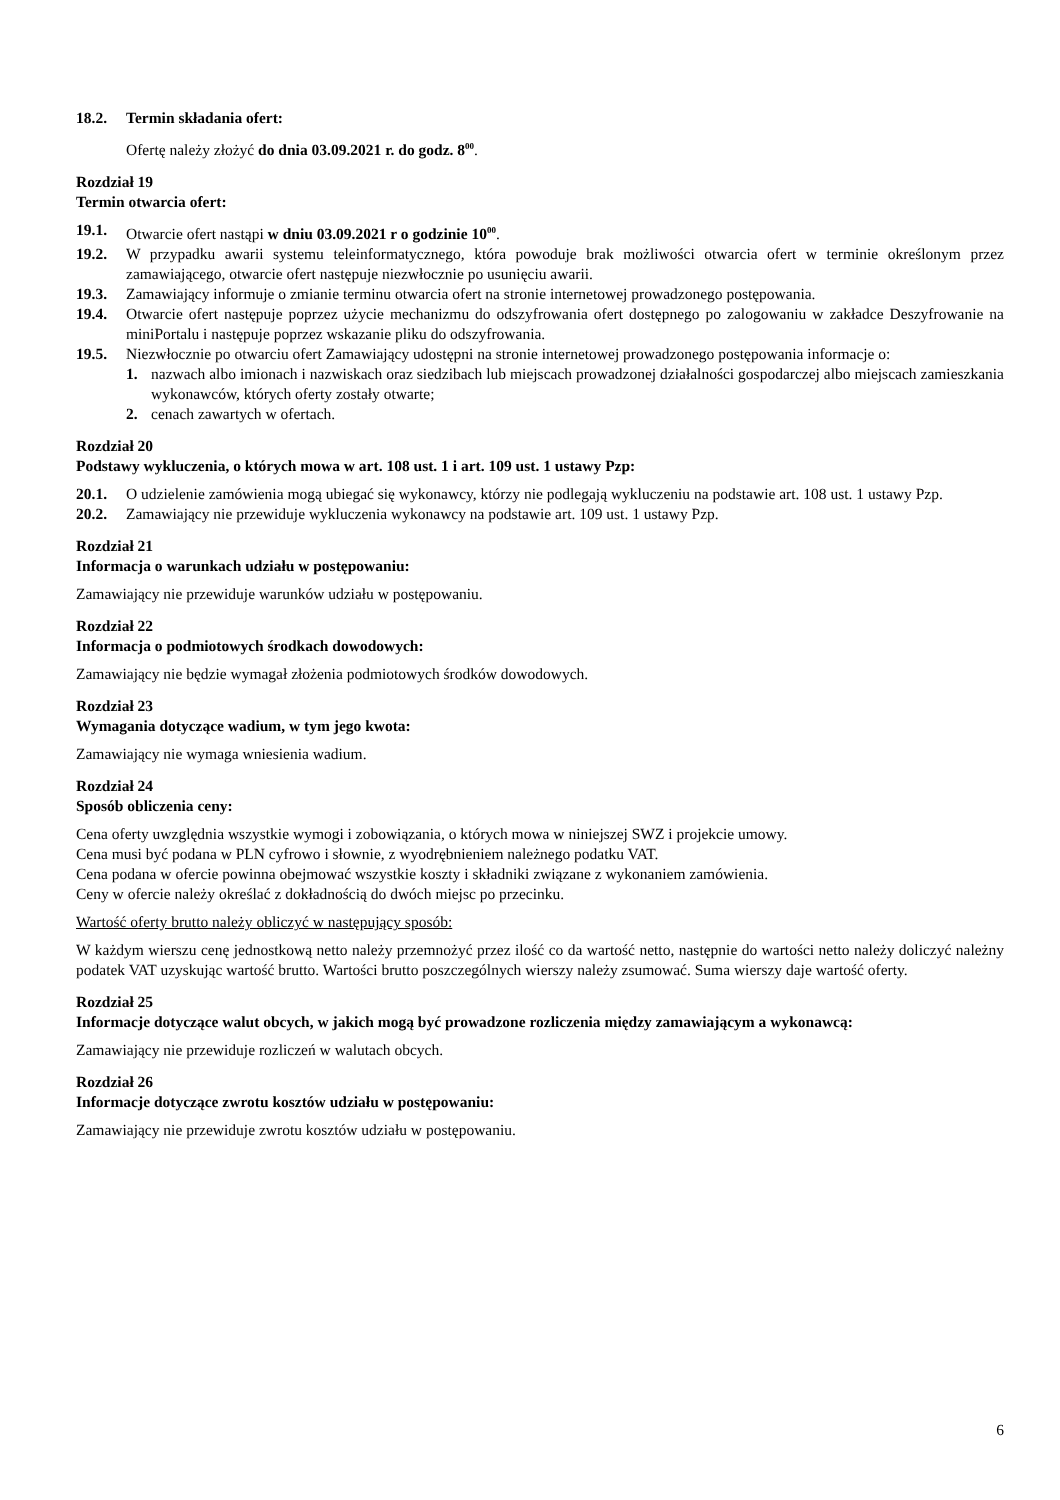18.2. Termin składania ofert:
Ofertę należy złożyć do dnia 03.09.2021 r. do godz. 8<sup>00</sup>.
Rozdział 19
Termin otwarcia ofert:
19.1. Otwarcie ofert nastąpi w dniu 03.09.2021 r o godzinie 10<sup>00</sup>.
19.2. W przypadku awarii systemu teleinformatycznego, która powoduje brak możliwości otwarcia ofert w terminie określonym przez zamawiającego, otwarcie ofert następuje niezwłocznie po usunięciu awarii.
19.3. Zamawiający informuje o zmianie terminu otwarcia ofert na stronie internetowej prowadzonego postępowania.
19.4. Otwarcie ofert następuje poprzez użycie mechanizmu do odszyfrowania ofert dostępnego po zalogowaniu w zakładce Deszyfrowanie na miniPortalu i następuje poprzez wskazanie pliku do odszyfrowania.
19.5. Niezwłocznie po otwarciu ofert Zamawiający udostępni na stronie internetowej prowadzonego postępowania informacje o:
1. nazwach albo imionach i nazwiskach oraz siedzibach lub miejscach prowadzonej działalności gospodarczej albo miejscach zamieszkania wykonawców, których oferty zostały otwarte;
2. cenach zawartych w ofertach.
Rozdział 20
Podstawy wykluczenia, o których mowa w art. 108 ust. 1 i art. 109 ust. 1 ustawy Pzp:
20.1. O udzielenie zamówienia mogą ubiegać się wykonawcy, którzy nie podlegają wykluczeniu na podstawie art. 108 ust. 1 ustawy Pzp.
20.2. Zamawiający nie przewiduje wykluczenia wykonawcy na podstawie art. 109 ust. 1 ustawy Pzp.
Rozdział 21
Informacja o warunkach udziału w postępowaniu:
Zamawiający nie przewiduje warunków udziału w postępowaniu.
Rozdział 22
Informacja o podmiotowych środkach dowodowych:
Zamawiający nie będzie wymagał złożenia podmiotowych środków dowodowych.
Rozdział 23
Wymagania dotyczące wadium, w tym jego kwota:
Zamawiający nie wymaga wniesienia wadium.
Rozdział 24
Sposób obliczenia ceny:
Cena oferty uwzględnia wszystkie wymogi i zobowiązania, o których mowa w niniejszej SWZ i projekcie umowy.
Cena musi być podana w PLN cyfrowo i słownie, z wyodrębnieniem należnego podatku VAT.
Cena podana w ofercie powinna obejmować wszystkie koszty i składniki związane z wykonaniem zamówienia.
Ceny w ofercie należy określać z dokładnością do dwóch miejsc po przecinku.
Wartość oferty brutto należy obliczyć w następujący sposób:
W każdym wierszu cenę jednostkową netto należy przemnożyć przez ilość co da wartość netto, następnie do wartości netto należy doliczyć należny podatek VAT uzyskując wartość brutto. Wartości brutto poszczególnych wierszy należy zsumować. Suma wierszy daje wartość oferty.
Rozdział 25
Informacje dotyczące walut obcych, w jakich mogą być prowadzone rozliczenia między zamawiającym a wykonawcą:
Zamawiający nie przewiduje rozliczeń w walutach obcych.
Rozdział 26
Informacje dotyczące zwrotu kosztów udziału w postępowaniu:
Zamawiający nie przewiduje zwrotu kosztów udziału w postępowaniu.
6